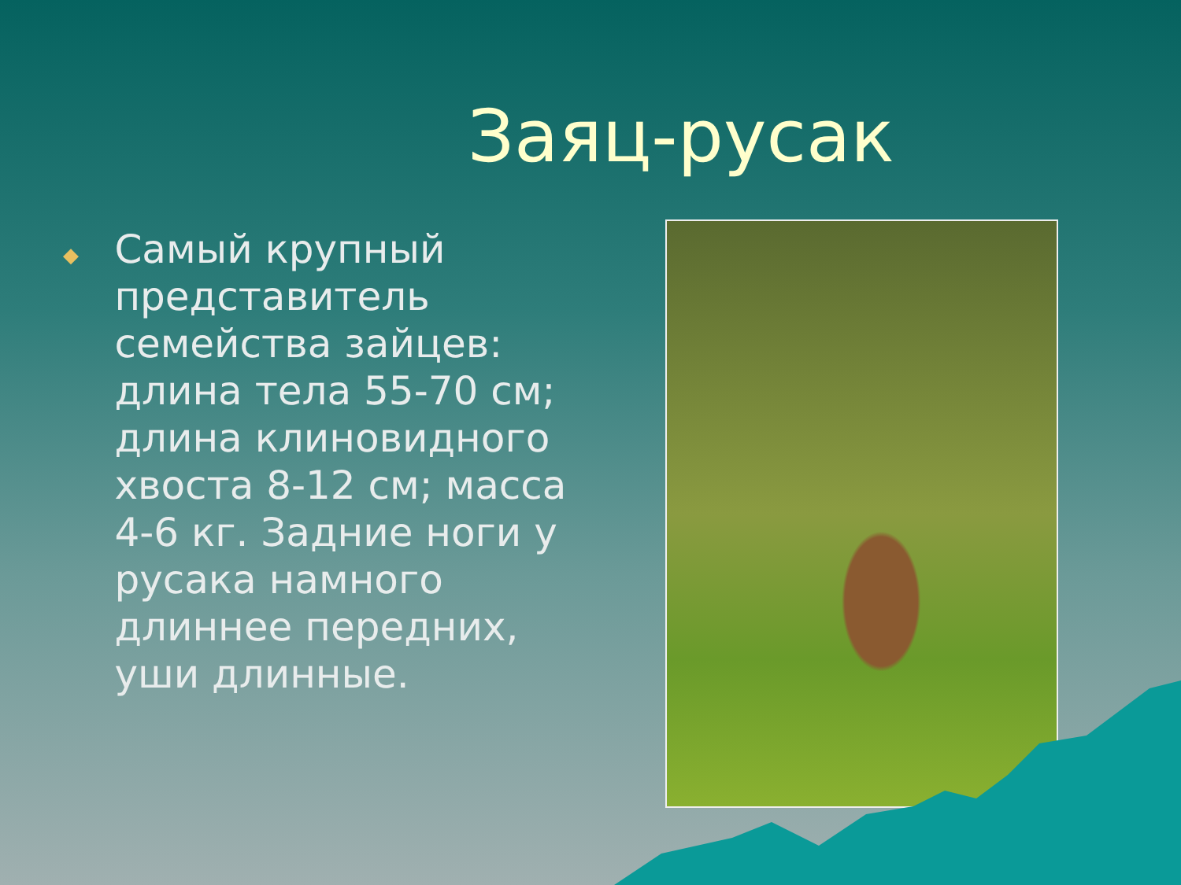Заяц-русак
◆
Самый крупный представитель семейства зайцев: длина тела 55-70 см; длина клиновидного хвоста 8-12 см; масса 4-6 кг. Задние ноги у русака намного длиннее передних, уши длинные.